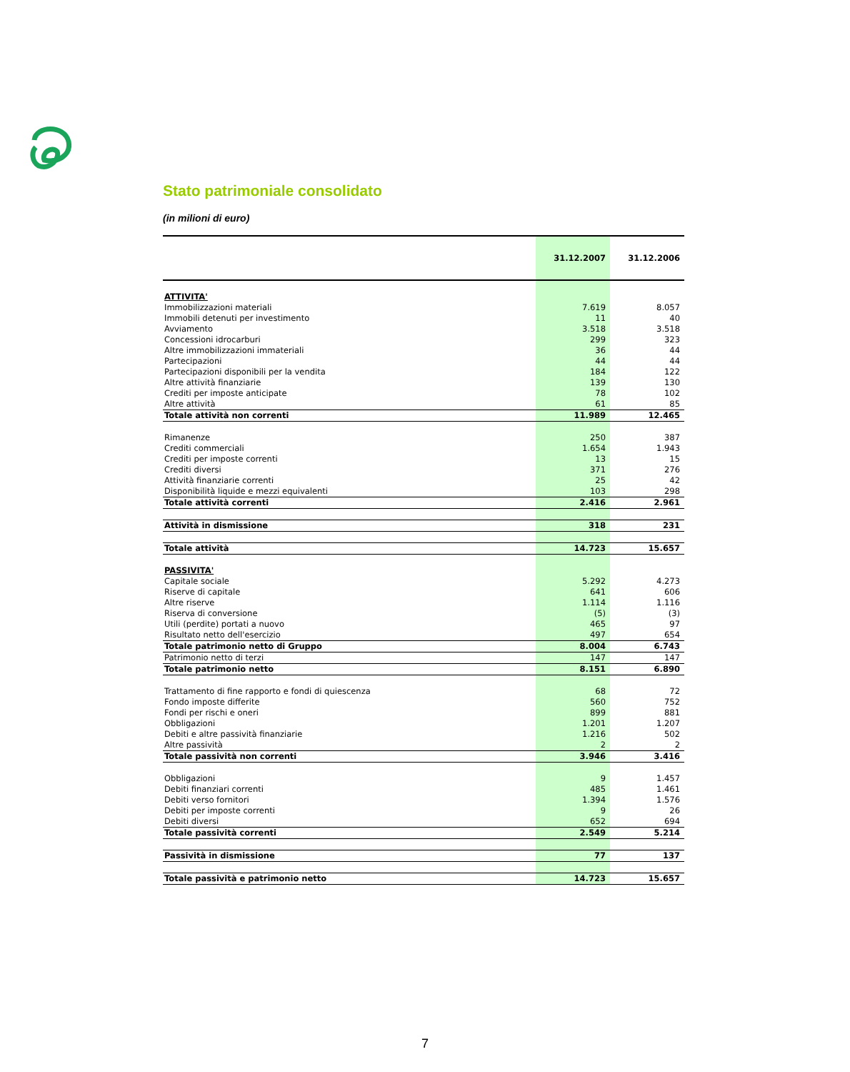Stato patrimoniale consolidato
(in milioni di euro)
| | 31.12.2007 | 31.12.2006 |
| --- | --- | --- |
| ATTIVITA' | | |
| Immobilizzazioni materiali | 7.619 | 8.057 |
| Immobili detenuti per investimento | 11 | 40 |
| Avviamento | 3.518 | 3.518 |
| Concessioni idrocarburi | 299 | 323 |
| Altre immobilizzazioni immateriali | 36 | 44 |
| Partecipazioni | 44 | 44 |
| Partecipazioni disponibili per la vendita | 184 | 122 |
| Altre attività finanziarie | 139 | 130 |
| Crediti per imposte anticipate | 78 | 102 |
| Altre attività | 61 | 85 |
| Totale attività non correnti | 11.989 | 12.465 |
| Rimanenze | 250 | 387 |
| Crediti commerciali | 1.654 | 1.943 |
| Crediti per imposte correnti | 13 | 15 |
| Crediti diversi | 371 | 276 |
| Attività finanziarie correnti | 25 | 42 |
| Disponibilità liquide e mezzi equivalenti | 103 | 298 |
| Totale attività correnti | 2.416 | 2.961 |
| Attività in dismissione | 318 | 231 |
| Totale attività | 14.723 | 15.657 |
| PASSIVITA' | | |
| Capitale sociale | 5.292 | 4.273 |
| Riserve di capitale | 641 | 606 |
| Altre riserve | 1.114 | 1.116 |
| Riserva di conversione | (5) | (3) |
| Utili (perdite) portati a nuovo | 465 | 97 |
| Risultato netto dell'esercizio | 497 | 654 |
| Totale patrimonio netto di Gruppo | 8.004 | 6.743 |
| Patrimonio netto di terzi | 147 | 147 |
| Totale patrimonio netto | 8.151 | 6.890 |
| Trattamento di fine rapporto e fondi di quiescenza | 68 | 72 |
| Fondo imposte differite | 560 | 752 |
| Fondi per rischi e oneri | 899 | 881 |
| Obbligazioni | 1.201 | 1.207 |
| Debiti e altre passività finanziarie | 1.216 | 502 |
| Altre passività | 2 | 2 |
| Totale passività non correnti | 3.946 | 3.416 |
| Obbligazioni | 9 | 1.457 |
| Debiti finanziari correnti | 485 | 1.461 |
| Debiti verso fornitori | 1.394 | 1.576 |
| Debiti per imposte correnti | 9 | 26 |
| Debiti diversi | 652 | 694 |
| Totale passività correnti | 2.549 | 5.214 |
| Passività in dismissione | 77 | 137 |
| Totale passività e patrimonio netto | 14.723 | 15.657 |
7